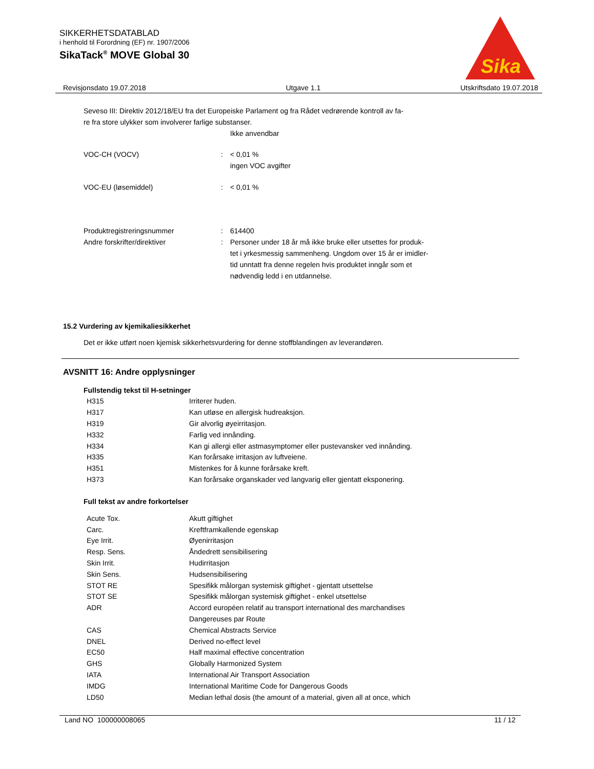SIKKERHETSDATABLAD
i henhold til Forordning (EF) nr. 1907/2006
SikaTack<sup>®</sup> MOVE Global 30
Sika
Revisjonsdato 19.07.2018 Utgave 1.1 Utskriftsdato 19.07.2018
Seveso III: Direktiv 2012/18/EU fra det Europeiske Parlament og fra Rådet vedrørende kontroll av fa-
re fra store ulykker som involverer farlige substanser.
Ikke anvendbar
| VOC-CH (VOCV) | : | < 0,01 % ingen VOC avgifter |
| VOC-EU (løsemiddel) | : | < 0,01 % |
| Produktregistreringsnummer | : | 614400 |
| Andre forskrifter/direktiver | : | Personer under 18 år må ikke bruke eller utsettes for produk- tet i yrkesmessig sammenheng. Ungdom over 15 år er imidler- tid unntatt fra denne regelen hvis produktet inngår som et nødvendig ledd i en utdannelse. |
15.2 Vurdering av kjemikaliesikkerhet
Det er ikke utført noen kjemisk sikkerhetsvurdering for denne stoffblandingen av leverandøren.
AVSNITT 16: Andre opplysninger
Fullstendig tekst til H-setninger
| H315 | Irriterer huden. |
| H317 | Kan utløse en allergisk hudreaksjon. |
| H319 | Gir alvorlig øyeirritasjon. |
| H332 | Farlig ved innånding. |
| H334 | Kan gi allergi eller astmasymptomer eller pustevansker ved innånding. |
| H335 | Kan forårsake irritasjon av luftveiene. |
| H351 | Mistenkes for å kunne forårsake kreft. |
| H373 | Kan forårsake organskader ved langvarig eller gjentatt eksponering. |
Full tekst av andre forkortelser
| Acute Tox. | Akutt giftighet |
| Carc. | Kreftframkallende egenskap |
| Eye Irrit. | Øyenirritasjon |
| Resp. Sens. | Åndedrett sensibilisering |
| Skin Irrit. | Hudirritasjon |
| Skin Sens. | Hudsensibilisering |
| STOT RE | Spesifikk målorgan systemisk giftighet - gjentatt utsettelse |
| STOT SE | Spesifikk målorgan systemisk giftighet - enkel utsettelse |
| ADR | Accord européen relatif au transport international des marchandises Dangereuses par Route |
| CAS | Chemical Abstracts Service |
| DNEL | Derived no-effect level |
| EC50 | Half maximal effective concentration |
| GHS | Globally Harmonized System |
| IATA | International Air Transport Association |
| IMDG | International Maritime Code for Dangerous Goods |
| LD50 | Median lethal dosis (the amount of a material, given all at once, which |
Land NO 100000008065 11 / 12